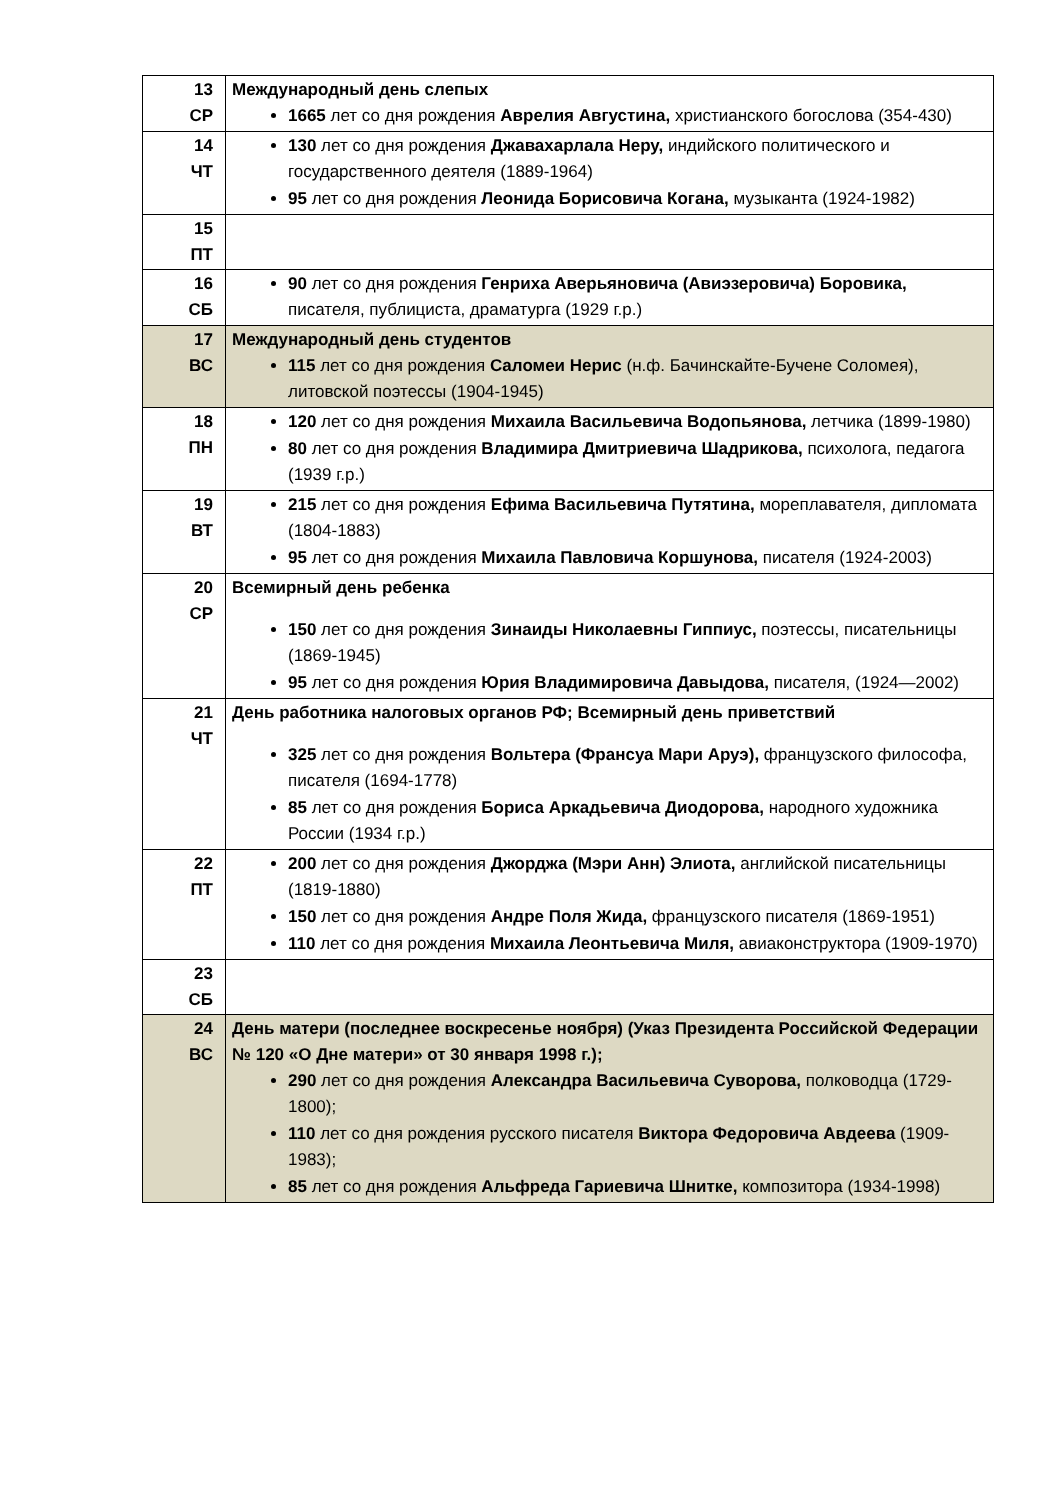| 13 СР | Международный день слепых 1665 лет со дня рождения Аврелия Августина, христианского богослова (354-430) |
| 14 ЧТ | 130 лет со дня рождения Джавахарлала Неру, индийского политического и государственного деятеля (1889-1964) 95 лет со дня рождения Леонида Борисовича Когана, музыканта (1924-1982) |
| 15 ПТ | |
| 16 СБ | 90 лет со дня рождения Генриха Аверьяновича (Авиэзеровича) Боровика, писателя, публициста, драматурга (1929 г.р.) |
| 17 ВС | Международный день студентов 115 лет со дня рождения Саломеи Нерис (н.ф. Бачинскайте-Бучене Соломея), литовской поэтессы (1904-1945) |
| 18 ПН | 120 лет со дня рождения Михаила Васильевича Водопьянова, летчика (1899-1980) 80 лет со дня рождения Владимира Дмитриевича Шадрикова, психолога, педагога (1939 г.р.) |
| 19 ВТ | 215 лет со дня рождения Ефима Васильевича Путятина, мореплавателя, дипломата (1804-1883) 95 лет со дня рождения Михаила Павловича Коршунова, писателя (1924-2003) |
| 20 СР | Всемирный день ребенка 150 лет со дня рождения Зинаиды Николаевны Гиппиус, поэтессы, писательницы (1869-1945) 95 лет со дня рождения Юрия Владимировича Давыдова, писателя, (1924—2002) |
| 21 ЧТ | День работника налоговых органов РФ; Всемирный день приветствий 325 лет со дня рождения Вольтера (Франсуа Мари Аруэ), французского философа, писателя (1694-1778) 85 лет со дня рождения Бориса Аркадьевича Диодорова, народного художника России (1934 г.р.) |
| 22 ПТ | 200 лет со дня рождения Джорджа (Мэри Анн) Элиота, английской писательницы (1819-1880) 150 лет со дня рождения Андре Поля Жида, французского писателя (1869-1951) 110 лет со дня рождения Михаила Леонтьевича Миля, авиаконструктора (1909-1970) |
| 23 СБ | |
| 24 ВС | День матери (последнее воскресенье ноября) (Указ Президента Российской Федерации № 120 «О Дне матери» от 30 января 1998 г.); 290 лет со дня рождения Александра Васильевича Суворова, полководца (1729-1800); 110 лет со дня рождения русского писателя Виктора Федоровича Авдеева (1909-1983); 85 лет со дня рождения Альфреда Гариевича Шнитке, композитора (1934-1998) |